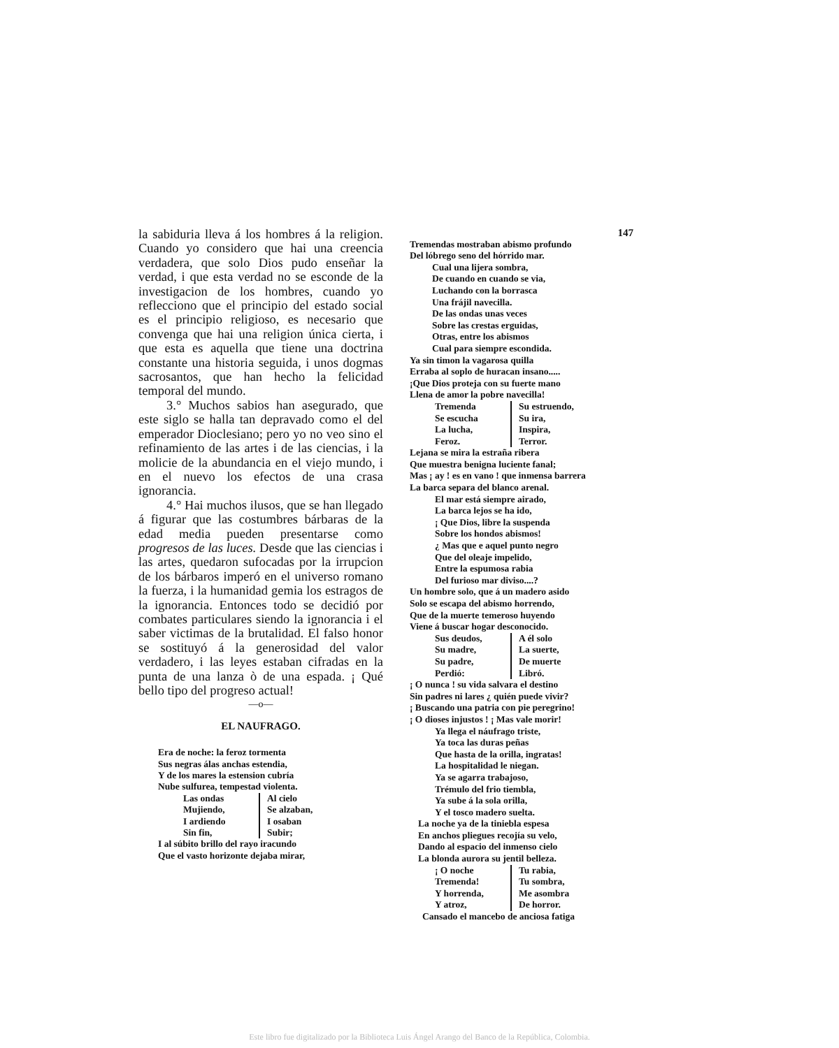la sabiduria lleva á los hombres á la religion. Cuando yo considero que hai una creencia verdadera, que solo Dios pudo enseñar la verdad, i que esta verdad no se esconde de la investigacion de los hombres, cuando yo reflecciono que el principio del estado social es el principio religioso, es necesario que convenga que hai una religion única cierta, i que esta es aquella que tiene una doctrina constante una historia seguida, i unos dogmas sacrosantos, que han hecho la felicidad temporal del mundo.
3.° Muchos sabios han asegurado, que este siglo se halla tan depravado como el del emperador Dioclesiano; pero yo no veo sino el refinamiento de las artes i de las ciencias, i la molicie de la abundancia en el viejo mundo, i en el nuevo los efectos de una crasa ignorancia.
4.° Hai muchos ilusos, que se han llegado á figurar que las costumbres bárbaras de la edad media pueden presentarse como progresos de las luces. Desde que las ciencias i las artes, quedaron sufocadas por la irrupcion de los bárbaros imperó en el universo romano la fuerza, i la humanidad gemia los estragos de la ignorancia. Entonces todo se decidió por combates particulares siendo la ignorancia i el saber victimas de la brutalidad. El falso honor se sostituyó á la generosidad del valor verdadero, i las leyes estaban cifradas en la punta de una lanza ò de una espada. ¡ Qué bello tipo del progreso actual!
—o—
EL NAUFRAGO.
Era de noche: la feroz tormenta
Sus negras álas anchas estendia,
Y de los mares la estension cubría
Nube sulfurea, tempestad violenta.
Las ondas Al cielo Mujiendo, Se alzaban, I ardiendo I osaban Sin fin, Subir;
I al súbito brillo del rayo iracundo
Que el vasto horizonte dejaba mirar,
147
Tremendas mostraban abismo profundo
Del lóbrego seno del hórrido mar.
Cual una lijera sombra,
De cuando en cuando se via,
Luchando con la borrasca
Una frájil navecilla.
De las ondas unas veces
Sobre las crestas erguidas,
Otras, entre los abismos
Cual para siempre escondida.
Ya sin timon la vagarosa quilla
Erraba al soplo de huracan insano.....
¡Que Dios proteja con su fuerte mano
Llena de amor la pobre navecilla!
Tremenda Su estruendo, Se escucha Su ira, La lucha, Inspira, Feroz. Terror.
Lejana se mira la estraña ribera
Que muestra benigna luciente fanal;
Mas ¡ ay ! es en vano ! que inmensa barrera
La barca separa del blanco arenal.
El mar está siempre airado,
La barca lejos se ha ido,
¡ Que Dios, libre la suspenda
Sobre los hondos abismos!
¿ Mas que e aquel punto negro
Que del oleaje impelido,
Entre la espumosa rabia
Del furioso mar diviso....?
Un hombre solo, que á un madero asido
Solo se escapa del abismo horrendo,
Que de la muerte temeroso huyendo
Viene á buscar hogar desconocido.
Sus deudos, A él solo Su madre, La suerte, Su padre, De muerte Perdió: Libró.
¡ O nunca ! su vida salvara el destino
Sin padres ni lares ¿ quién puede vivir?
¡ Buscando una patria con pie peregrino!
¡ O dioses injustos ! ¡ Mas vale morir!
Ya llega el náufrago triste,
Ya toca las duras peñas
Que hasta de la orilla, ingratas!
La hospitalidad le niegan.
Ya se agarra trabajoso,
Trémulo del frio tiembla,
Ya sube á la sola orilla,
Y el tosco madero suelta.
La noche ya de la tiniebla espesa
En anchos pliegues recojía su velo,
Dando al espacio del inmenso cielo
La blonda aurora su jentil belleza.
¡ O noche Tu rabia, Tremenda! Tu sombra, Y horrenda, Me asombra Y atroz, De horror.
Cansado el mancebo de anciosa fatiga
Este libro fue digitalizado por la Biblioteca Luis Ángel Arango del Banco de la República, Colombia.